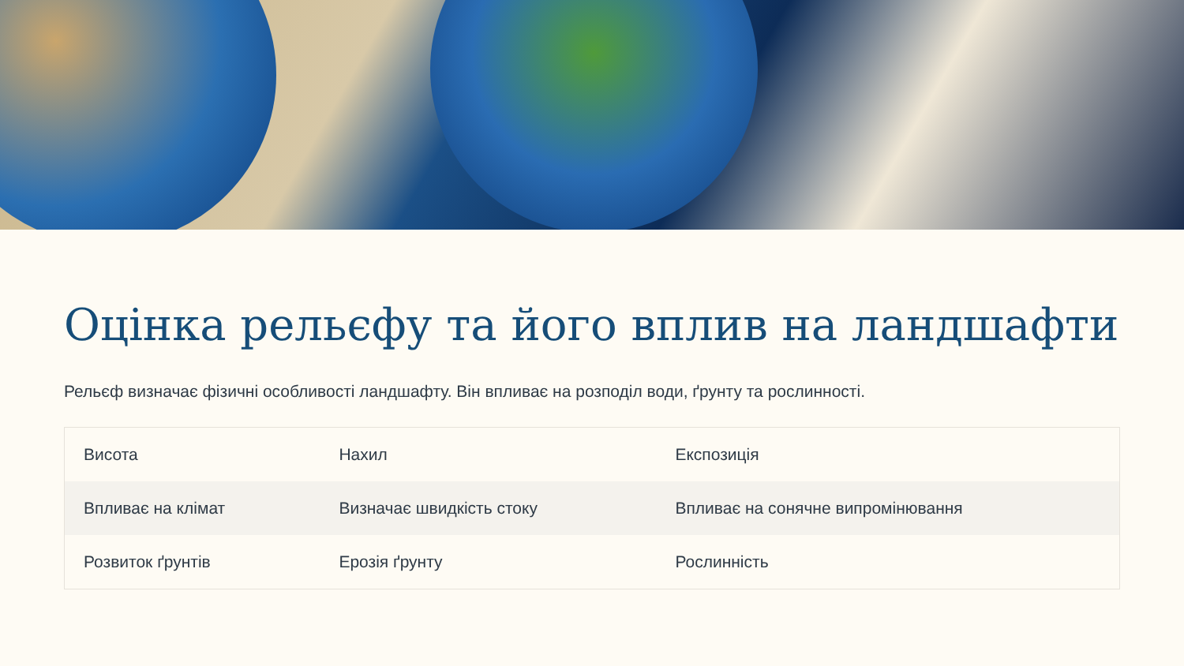Оцінка рельєфу та його вплив на ландшафти
Рельєф визначає фізичні особливості ландшафту. Він впливає на розподіл води, ґрунту та рослинності.
| Висота | Нахил | Експозиція |
| Впливає на клімат | Визначає швидкість стоку | Впливає на сонячне випромінювання |
| Розвиток ґрунтів | Ерозія ґрунту | Рослинність |